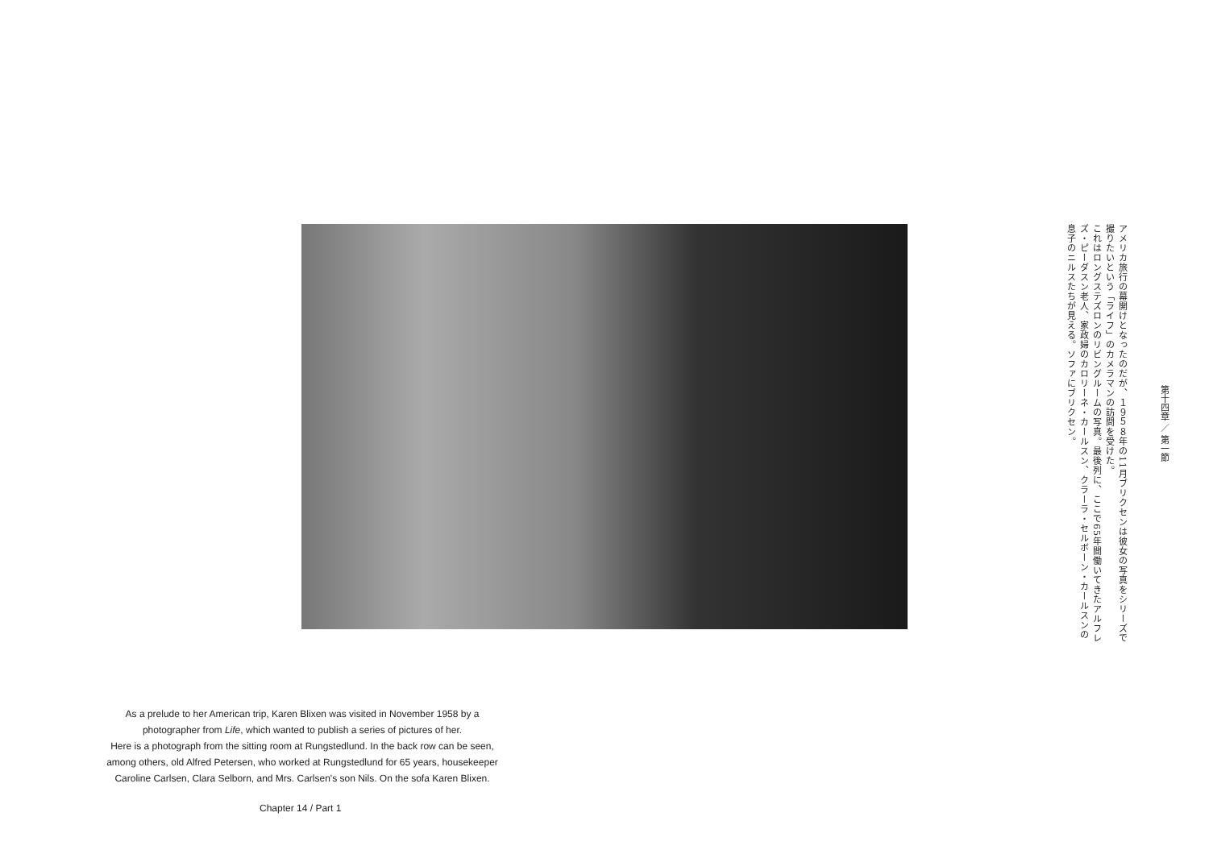第十四章 ／ 第一節
アメリカ旅行の幕開けとなったのだが、１９５８年の11月ブリクセンは彼女の写真をシリーズで撮りたいという「ライフ」のカメラマンの訪問を受けた。
これはロングステズロンのリビングルームの写真。最後列に、ここで65年間働いてきたアルフレズ・ピーダスン老人、家政婦のカロリーネ・カールスン、クラーラ・セルボーン・カールスンの息子のニルスたちが見える。ソファにブリクセン。
As a prelude to her American trip, Karen Blixen was visited in November 1958 by a photographer from Life, which wanted to publish a series of pictures of her.
Here is a photograph from the sitting room at Rungstedlund. In the back row can be seen, among others, old Alfred Petersen, who worked at Rungstedlund for 65 years, housekeeper Caroline Carlsen, Clara Selborn, and Mrs. Carlsen's son Nils. On the sofa Karen Blixen.
Chapter 14 / Part 1